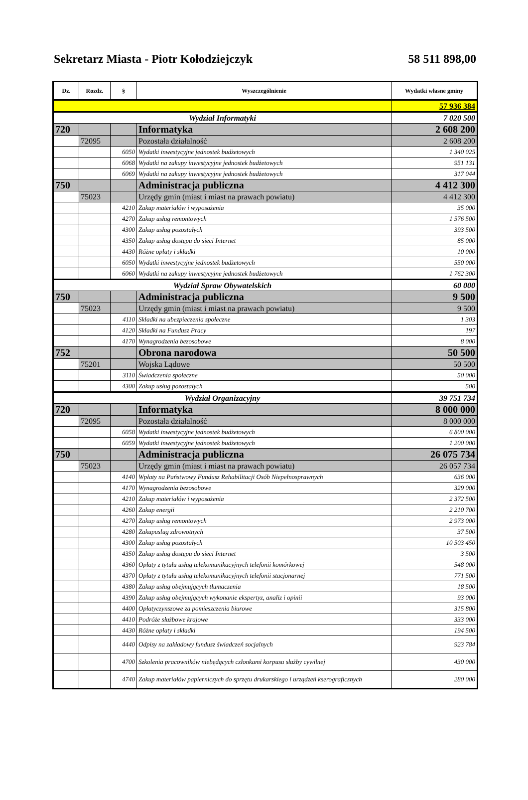Sekretarz Miasta - Piotr Kołodziejczyk 58 511 898,00
| Dz. | Rozdz. | § | Wyszczególnienie | Wydatki własne gminy |
| --- | --- | --- | --- | --- |
| | | | | 57 936 384 |
| Wydział Informatyki | | | | 7 020 500 |
| 720 | | | Informatyka | 2 608 200 |
| | 72095 | | Pozostała działalność | 2 608 200 |
| | | 6050 | Wydatki inwestycyjne jednostek budżetowych | 1 340 025 |
| | | 6068 | Wydatki na zakupy inwestycyjne jednostek budżetowych | 951 131 |
| | | 6069 | Wydatki na zakupy inwestycyjne jednostek budżetowych | 317 044 |
| 750 | | | Administracja publiczna | 4 412 300 |
| | 75023 | | Urzędy gmin (miast i miast na prawach powiatu) | 4 412 300 |
| | | 4210 | Zakup materiałów i wyposażenia | 35 000 |
| | | 4270 | Zakup usług remontowych | 1 576 500 |
| | | 4300 | Zakup usług pozostałych | 393 500 |
| | | 4350 | Zakup usług dostępu do sieci Internet | 85 000 |
| | | 4430 | Różne opłaty i składki | 10 000 |
| | | 6050 | Wydatki inwestycyjne jednostek budżetowych | 550 000 |
| | | 6060 | Wydatki na zakupy inwestycyjne jednostek budżetowych | 1 762 300 |
| Wydział Spraw Obywatelskich | | | | 60 000 |
| 750 | | | Administracja publiczna | 9 500 |
| | 75023 | | Urzędy gmin (miast i miast na prawach powiatu) | 9 500 |
| | | 4110 | Składki na ubezpieczenia społeczne | 1 303 |
| | | 4120 | Składki na Fundusz Pracy | 197 |
| | | 4170 | Wynagrodzenia bezosobowe | 8 000 |
| 752 | | | Obrona narodowa | 50 500 |
| | 75201 | | Wojska Lądowe | 50 500 |
| | | 3110 | Świadczenia społeczne | 50 000 |
| | | 4300 | Zakup usług pozostałych | 500 |
| Wydział Organizacyjny | | | | 39 751 734 |
| 720 | | | Informatyka | 8 000 000 |
| | 72095 | | Pozostała działalność | 8 000 000 |
| | | 6058 | Wydatki inwestycyjne jednostek budżetowych | 6 800 000 |
| | | 6059 | Wydatki inwestycyjne jednostek budżetowych | 1 200 000 |
| 750 | | | Administracja publiczna | 26 075 734 |
| | 75023 | | Urzędy gmin (miast i miast na prawach powiatu) | 26 057 734 |
| | | 4140 | Wpłaty na Państwowy Fundusz Rehabilitacji Osób Niepełnosprawnych | 636 000 |
| | | 4170 | Wynagrodzenia bezosobowe | 329 000 |
| | | 4210 | Zakup materiałów i wyposażenia | 2 372 500 |
| | | 4260 | Zakup energii | 2 210 700 |
| | | 4270 | Zakup usług remontowych | 2 973 000 |
| | | 4280 | Zakupuslug zdrowotnych | 37 500 |
| | | 4300 | Zakup usług pozostałych | 10 503 450 |
| | | 4350 | Zakup usług dostępu do sieci Internet | 3 500 |
| | | 4360 | Opłaty z tytułu usług telekomunikacyjnych telefonii komórkowej | 548 000 |
| | | 4370 | Opłaty z tytułu usług telekomunikacyjnych telefonii stacjonarnej | 771 500 |
| | | 4380 | Zakup usług obejmujących tłumaczenia | 18 500 |
| | | 4390 | Zakup usług obejmujących wykonanie ekspertyz, analiz i opinii | 93 000 |
| | | 4400 | Opłatyczynszowe za pomieszczenia biurowe | 315 800 |
| | | 4410 | Podróże służbowe krajowe | 333 000 |
| | | 4430 | Różne opłaty i składki | 194 500 |
| | | 4440 | Odpisy na zakładowy fundusz świadczeń socjalnych | 923 784 |
| | | 4700 | Szkolenia pracowników niebędących członkami korpusu służby cywilnej | 430 000 |
| | | 4740 | Zakup materiałów papierniczych do sprzętu drukarskiego i urządzeń kserograficznych | 280 000 |